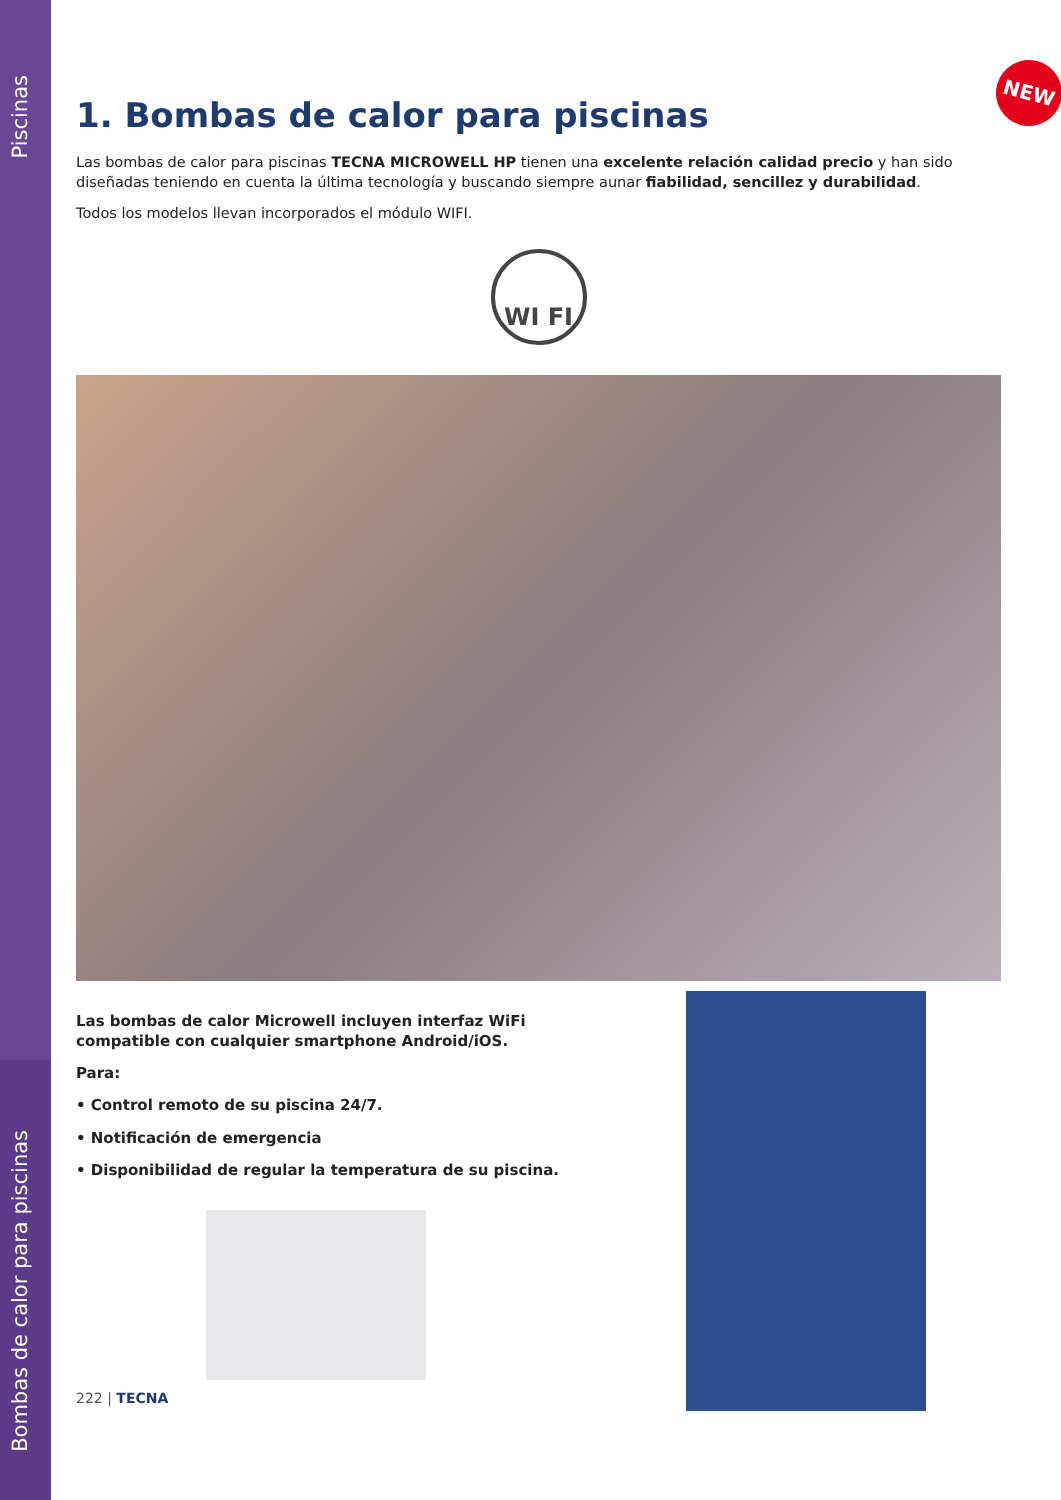Piscinas
Bombas de calor para piscinas
NEW
1. Bombas de calor para piscinas
Las bombas de calor para piscinas TECNA MICROWELL HP tienen una excelente relación calidad precio y han sido diseñadas teniendo en cuenta la última tecnología y buscando siempre aunar fiabilidad, sencillez y durabilidad.
Todos los modelos llevan incorporados el módulo WIFI.
WI FI
Las bombas de calor Microwell incluyen interfaz WiFi compatible con cualquier smartphone Android/iOS.
Para:
• Control remoto de su piscina 24/7.
• Notificación de emergencia
• Disponibilidad de regular la temperatura de su piscina.
222 | TECNA